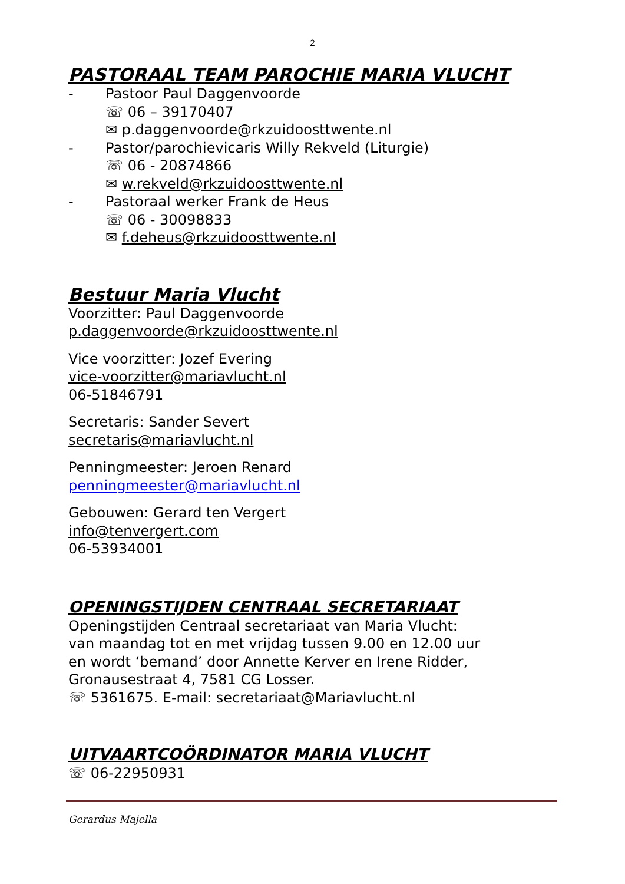2
PASTORAAL TEAM PAROCHIE MARIA VLUCHT
- Pastoor Paul Daggenvoorde
☏ 06 – 39170407
✉ p.daggenvoorde@rkzuidoosttwente.nl
- Pastor/parochievicaris Willy Rekveld (Liturgie)
☏ 06 - 20874866
✉ w.rekveld@rkzuidoosttwente.nl
- Pastoraal werker Frank de Heus
☏ 06 - 30098833
✉ f.deheus@rkzuidoosttwente.nl
Bestuur Maria Vlucht
Voorzitter: Paul Daggenvoorde
p.daggenvoorde@rkzuidoosttwente.nl
Vice voorzitter: Jozef Evering
vice-voorzitter@mariavlucht.nl
06-51846791
Secretaris: Sander Severt
secretaris@mariavlucht.nl
Penningmeester: Jeroen Renard
penningmeester@mariavlucht.nl
Gebouwen: Gerard ten Vergert
info@tenvergert.com
06-53934001
OPENINGSTIJDEN CENTRAAL SECRETARIAAT
Openingstijden Centraal secretariaat van Maria Vlucht:
van maandag tot en met vrijdag tussen 9.00 en 12.00 uur
en wordt ‘bemand’ door Annette Kerver en Irene Ridder,
Gronausestraat 4, 7581 CG Losser.
☏ 5361675. E-mail: secretariaat@Mariavlucht.nl
UITVAARTCOÖRDINATOR MARIA VLUCHT
☏ 06-22950931
Gerardus Majella